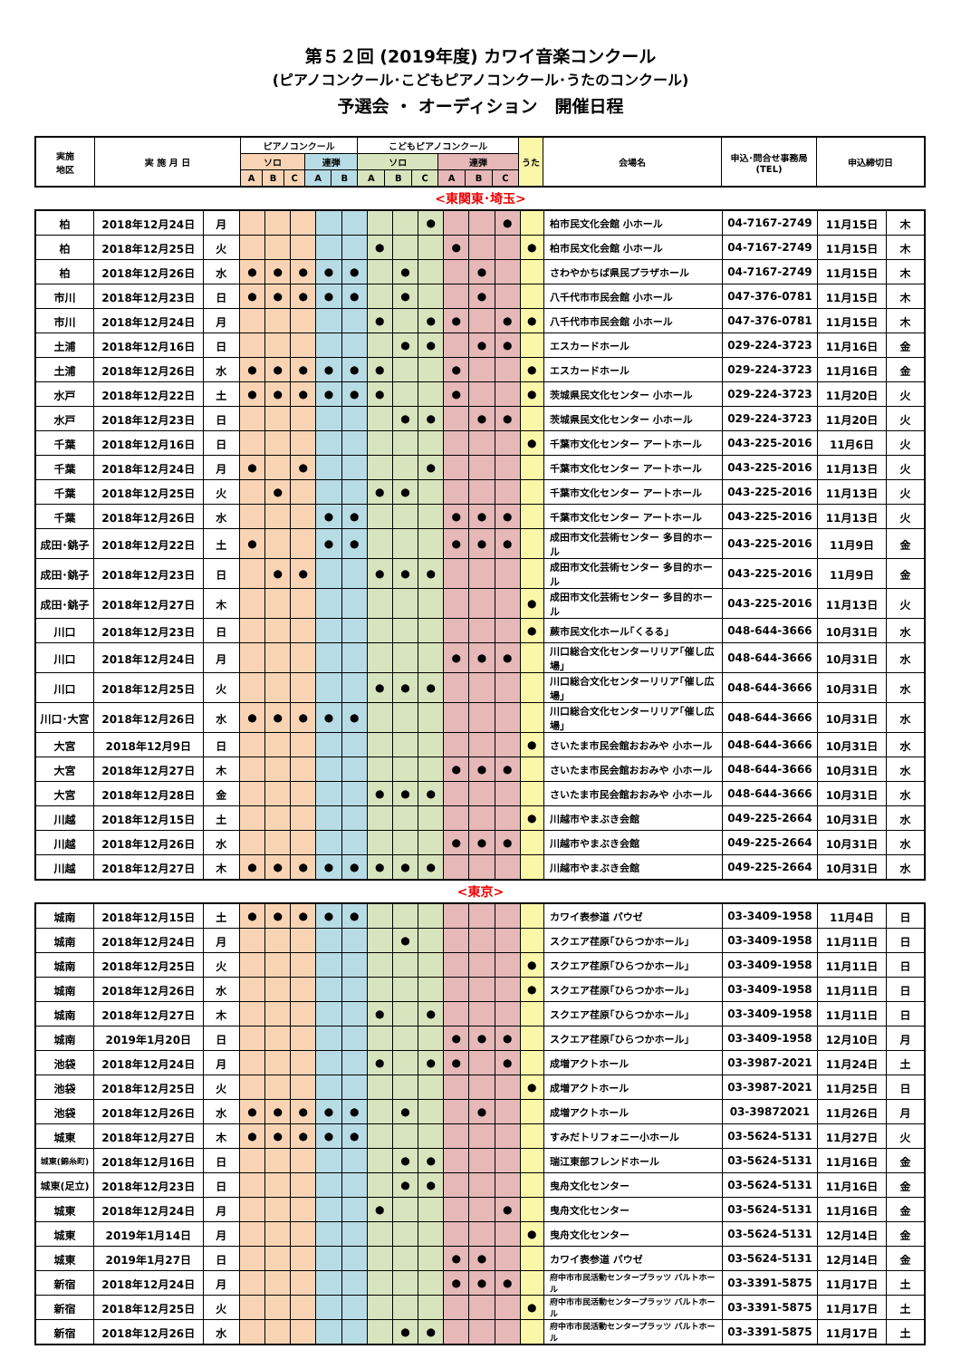第５２回 (2019年度) カワイ音楽コンクール
(ピアノコンクール･こどもピアノコンクール･うたのコンクール)
予選会 ・ オーディション　開催日程
| 実施 地区 | 実 施 月 日 | ピアノコンクール | | | | | こどもピアノコンクール | | | | | | うた | 会場名 | 申込･問合せ事務局 (TEL) | 申込締切日 |
| --- | --- | --- | --- | --- | --- | --- | --- | --- | --- | --- | --- | --- | --- | --- | --- | --- |
| | | ソロ | | | 連弾 | | ソロ | | | 連弾 | | | | | | |
| | | A | B | C | A | B | A | B | C | A | B | C | | | | |
<東関東･埼玉>
| 柏 | 2018年12月24日 | 月 | | | | | | | | ● | | | ● | | 柏市民文化会館 小ホール | 04-7167-2749 | 11月15日 | 木 |
| 柏 | 2018年12月25日 | 火 | | | | | | ● | | | ● | | | ● | 柏市民文化会館 小ホール | 04-7167-2749 | 11月15日 | 木 |
| 柏 | 2018年12月26日 | 水 | ● | ● | ● | ● | ● | | ● | | | ● | | | さわやかちば県民プラザホール | 04-7167-2749 | 11月15日 | 木 |
| 市川 | 2018年12月23日 | 日 | ● | ● | ● | ● | ● | | ● | | | ● | | | 八千代市市民会館 小ホール | 047-376-0781 | 11月15日 | 木 |
| 市川 | 2018年12月24日 | 月 | | | | | | ● | | ● | ● | | ● | ● | 八千代市市民会館 小ホール | 047-376-0781 | 11月15日 | 木 |
| 土浦 | 2018年12月16日 | 日 | | | | | | | ● | ● | | ● | ● | | エスカードホール | 029-224-3723 | 11月16日 | 金 |
| 土浦 | 2018年12月26日 | 水 | ● | ● | ● | ● | ● | ● | | | ● | | | ● | エスカードホール | 029-224-3723 | 11月16日 | 金 |
| 水戸 | 2018年12月22日 | 土 | ● | ● | ● | ● | ● | ● | | | ● | | | ● | 茨城県民文化センター 小ホール | 029-224-3723 | 11月20日 | 火 |
| 水戸 | 2018年12月23日 | 日 | | | | | | | ● | ● | | ● | ● | | 茨城県民文化センター 小ホール | 029-224-3723 | 11月20日 | 火 |
| 千葉 | 2018年12月16日 | 日 | | | | | | | | | | | | ● | 千葉市文化センター アートホール | 043-225-2016 | 11月6日 | 火 |
| 千葉 | 2018年12月24日 | 月 | ● | | ● | | | | | ● | | | | | 千葉市文化センター アートホール | 043-225-2016 | 11月13日 | 火 |
| 千葉 | 2018年12月25日 | 火 | | ● | | | | ● | ● | | | | | | 千葉市文化センター アートホール | 043-225-2016 | 11月13日 | 火 |
| 千葉 | 2018年12月26日 | 水 | | | | ● | ● | | | | ● | ● | ● | | 千葉市文化センター アートホール | 043-225-2016 | 11月13日 | 火 |
| 成田･銚子 | 2018年12月22日 | 土 | ● | | | ● | ● | | | | ● | ● | ● | | 成田市文化芸術センター 多目的ホール | 043-225-2016 | 11月9日 | 金 |
| 成田･銚子 | 2018年12月23日 | 日 | | ● | ● | | | ● | ● | ● | | | | | 成田市文化芸術センター 多目的ホール | 043-225-2016 | 11月9日 | 金 |
| 成田･銚子 | 2018年12月27日 | 木 | | | | | | | | | | | | ● | 成田市文化芸術センター 多目的ホール | 043-225-2016 | 11月13日 | 火 |
| 川口 | 2018年12月23日 | 日 | | | | | | | | | | | | ● | 蕨市民文化ホール｢くるる｣ | 048-644-3666 | 10月31日 | 水 |
| 川口 | 2018年12月24日 | 月 | | | | | | | | | ● | ● | ● | | 川口総合文化センターリリア｢催し広場｣ | 048-644-3666 | 10月31日 | 水 |
| 川口 | 2018年12月25日 | 火 | | | | | | ● | ● | ● | | | | | 川口総合文化センターリリア｢催し広場｣ | 048-644-3666 | 10月31日 | 水 |
| 川口･大宮 | 2018年12月26日 | 水 | ● | ● | ● | ● | ● | | | | | | | | 川口総合文化センターリリア｢催し広場｣ | 048-644-3666 | 10月31日 | 水 |
| 大宮 | 2018年12月9日 | 日 | | | | | | | | | | | | ● | さいたま市民会館おおみや 小ホール | 048-644-3666 | 10月31日 | 水 |
| 大宮 | 2018年12月27日 | 木 | | | | | | | | | ● | ● | ● | | さいたま市民会館おおみや 小ホール | 048-644-3666 | 10月31日 | 水 |
| 大宮 | 2018年12月28日 | 金 | | | | | | ● | ● | ● | | | | | さいたま市民会館おおみや 小ホール | 048-644-3666 | 10月31日 | 水 |
| 川越 | 2018年12月15日 | 土 | | | | | | | | | | | | ● | 川越市やまぶき会館 | 049-225-2664 | 10月31日 | 水 |
| 川越 | 2018年12月26日 | 水 | | | | | | | | | ● | ● | ● | | 川越市やまぶき会館 | 049-225-2664 | 10月31日 | 水 |
| 川越 | 2018年12月27日 | 木 | ● | ● | ● | ● | ● | ● | ● | ● | | | | | 川越市やまぶき会館 | 049-225-2664 | 10月31日 | 水 |
<東京>
| 城南 | 2018年12月15日 | 土 | ● | ● | ● | ● | ● | | | | | | | | カワイ表参道 パウゼ | 03-3409-1958 | 11月4日 | 日 |
| 城南 | 2018年12月24日 | 月 | | | | | | | ● | | | | | | スクエア荏原｢ひらつかホール｣ | 03-3409-1958 | 11月11日 | 日 |
| 城南 | 2018年12月25日 | 火 | | | | | | | | | | | | ● | スクエア荏原｢ひらつかホール｣ | 03-3409-1958 | 11月11日 | 日 |
| 城南 | 2018年12月26日 | 水 | | | | | | | | | | | | ● | スクエア荏原｢ひらつかホール｣ | 03-3409-1958 | 11月11日 | 日 |
| 城南 | 2018年12月27日 | 木 | | | | | | ● | | ● | | | | | スクエア荏原｢ひらつかホール｣ | 03-3409-1958 | 11月11日 | 日 |
| 城南 | 2019年1月20日 | 日 | | | | | | | | | ● | ● | ● | | スクエア荏原｢ひらつかホール｣ | 03-3409-1958 | 12月10日 | 月 |
| 池袋 | 2018年12月24日 | 月 | | | | | | ● | | ● | ● | | ● | | 成増アクトホール | 03-3987-2021 | 11月24日 | 土 |
| 池袋 | 2018年12月25日 | 火 | | | | | | | | | | | | ● | 成増アクトホール | 03-3987-2021 | 11月25日 | 日 |
| 池袋 | 2018年12月26日 | 水 | ● | ● | ● | ● | ● | | ● | | | ● | | | 成増アクトホール | 03-39872021 | 11月26日 | 月 |
| 城東 | 2018年12月27日 | 木 | ● | ● | ● | ● | ● | | | | | | | | すみだトリフォニー小ホール | 03-5624-5131 | 11月27日 | 火 |
| 城東(錦糸町) | 2018年12月16日 | 日 | | | | | | | ● | ● | | | | | 瑞江東部フレンドホール | 03-5624-5131 | 11月16日 | 金 |
| 城東(足立) | 2018年12月23日 | 日 | | | | | | | ● | ● | | | | | 曳舟文化センター | 03-5624-5131 | 11月16日 | 金 |
| 城東 | 2018年12月24日 | 月 | | | | | | ● | | | | | ● | | 曳舟文化センター | 03-5624-5131 | 11月16日 | 金 |
| 城東 | 2019年1月14日 | 月 | | | | | | | | | | | | ● | 曳舟文化センター | 03-5624-5131 | 12月14日 | 金 |
| 城東 | 2019年1月27日 | 日 | | | | | | | | | ● | ● | | | カワイ表参道 パウゼ | 03-5624-5131 | 12月14日 | 金 |
| 新宿 | 2018年12月24日 | 月 | | | | | | | | | ● | ● | ● | | 府中市市民活動センタープラッツ バルトホール | 03-3391-5875 | 11月17日 | 土 |
| 新宿 | 2018年12月25日 | 火 | | | | | | | | | | | | ● | 府中市市民活動センタープラッツ バルトホール | 03-3391-5875 | 11月17日 | 土 |
| 新宿 | 2018年12月26日 | 水 | | | | | | | ● | ● | | | | | 府中市市民活動センタープラッツ バルトホール | 03-3391-5875 | 11月17日 | 土 |